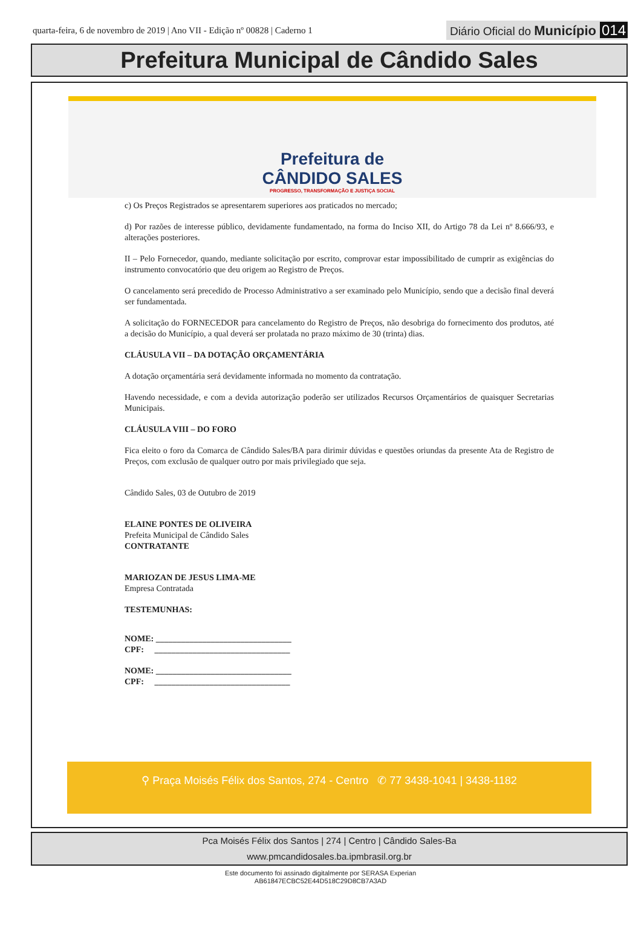quarta-feira, 6 de novembro de 2019 | Ano VII - Edição nº 00828 | Caderno 1
Diário Oficial do Município 014
Prefeitura Municipal de Cândido Sales
Prefeitura de
CÂNDIDO SALES
PROGRESSO, TRANSFORMAÇÃO E JUSTIÇA SOCIAL
c) Os Preços Registrados se apresentarem superiores aos praticados no mercado;
d) Por razões de interesse público, devidamente fundamentado, na forma do Inciso XII, do Artigo 78 da Lei nº 8.666/93, e alterações posteriores.
II – Pelo Fornecedor, quando, mediante solicitação por escrito, comprovar estar impossibilitado de cumprir as exigências do instrumento convocatório que deu origem ao Registro de Preços.
O cancelamento será precedido de Processo Administrativo a ser examinado pelo Município, sendo que a decisão final deverá ser fundamentada.
A solicitação do FORNECEDOR para cancelamento do Registro de Preços, não desobriga do fornecimento dos produtos, até a decisão do Município, a qual deverá ser prolatada no prazo máximo de 30 (trinta) dias.
CLÁUSULA VII – DA DOTAÇÃO ORÇAMENTÁRIA
A dotação orçamentária será devidamente informada no momento da contratação.
Havendo necessidade, e com a devida autorização poderão ser utilizados Recursos Orçamentários de quaisquer Secretarias Municipais.
CLÁUSULA VIII – DO FORO
Fica eleito o foro da Comarca de Cândido Sales/BA para dirimir dúvidas e questões oriundas da presente Ata de Registro de Preços, com exclusão de qualquer outro por mais privilegiado que seja.
Cândido Sales, 03 de Outubro de 2019
ELAINE PONTES DE OLIVEIRA
Prefeita Municipal de Cândido Sales
CONTRATANTE
MARIOZAN DE JESUS LIMA-ME
Empresa Contratada
TESTEMUNHAS:
NOME: ________________________________
CPF: ________________________________
NOME: ________________________________
CPF: ________________________________
⚲ Praça Moisés Félix dos Santos, 274 - Centro ✆ 77 3438-1041 | 3438-1182
Pca Moisés Félix dos Santos | 274 | Centro | Cândido Sales-Ba
www.pmcandidosales.ba.ipmbrasil.org.br
Este documento foi assinado digitalmente por SERASA Experian
AB61847ECBC52E44D518C29D8CB7A3AD